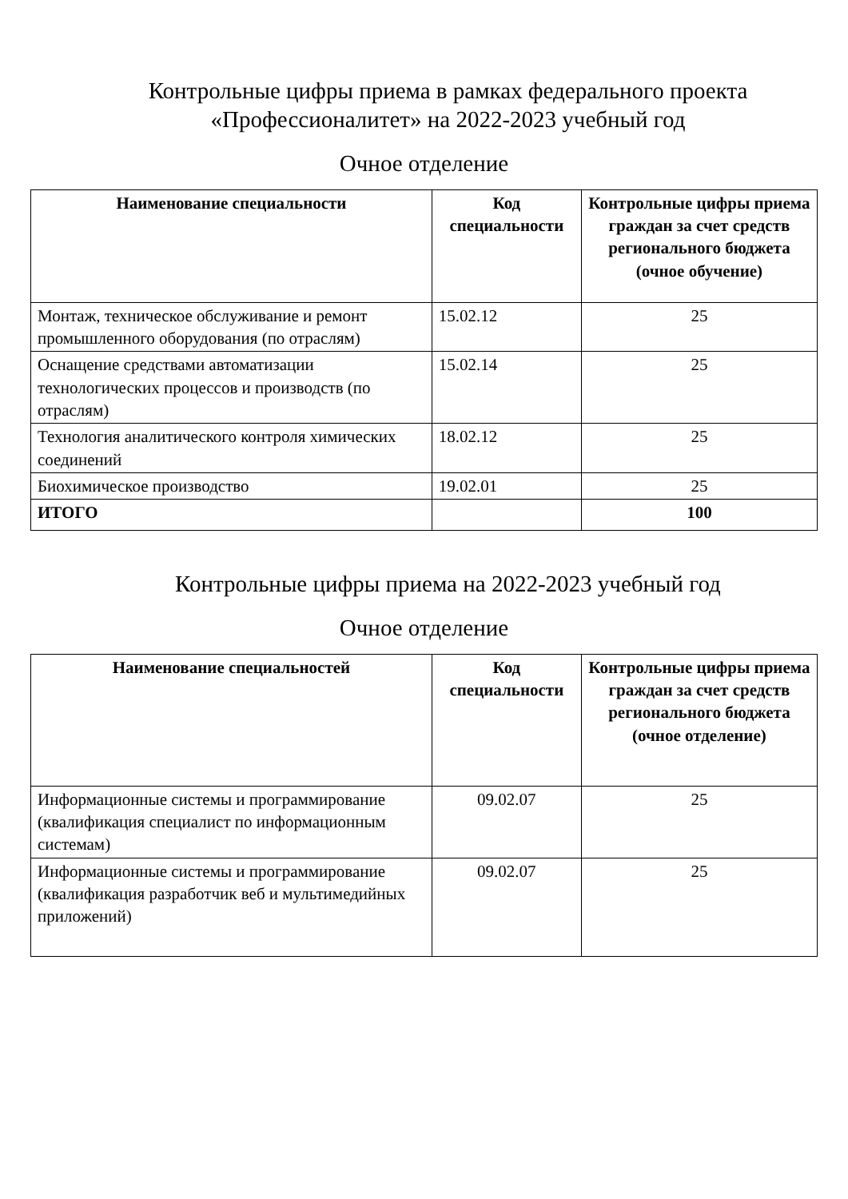Контрольные цифры приема в рамках федерального проекта
«Профессионалитет» на 2022-2023 учебный год
Очное отделение
| Наименование специальности | Код специальности | Контрольные цифры приема граждан за счет средств регионального бюджета (очное обучение) |
| --- | --- | --- |
| Монтаж, техническое обслуживание и ремонт промышленного оборудования (по отраслям) | 15.02.12 | 25 |
| Оснащение средствами автоматизации технологических процессов и производств (по отраслям) | 15.02.14 | 25 |
| Технология аналитического контроля химических соединений | 18.02.12 | 25 |
| Биохимическое производство | 19.02.01 | 25 |
| ИТОГО | | 100 |
Контрольные цифры приема на 2022-2023 учебный год
Очное отделение
| Наименование специальностей | Код специальности | Контрольные цифры приема граждан за счет средств регионального бюджета (очное отделение) |
| --- | --- | --- |
| Информационные системы и программирование (квалификация специалист по информационным системам) | 09.02.07 | 25 |
| Информационные системы и программирование (квалификация разработчик веб и мультимедийных приложений) | 09.02.07 | 25 |